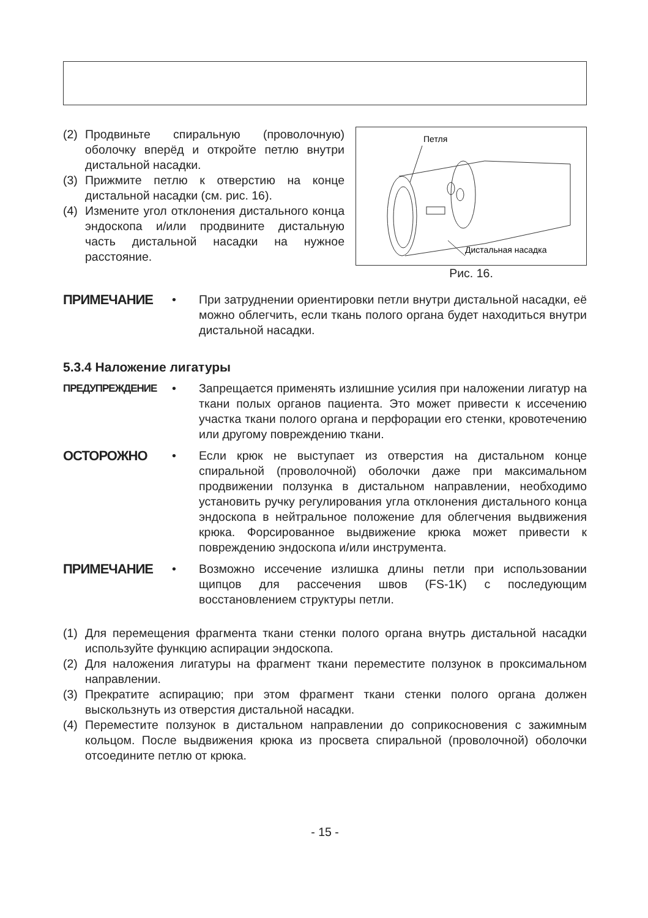(2) Продвиньте спиральную (проволочную) оболочку вперёд и откройте петлю внутри дистальной насадки.
(3) Прижмите петлю к отверстию на конце дистальной насадки (см. рис. 16).
(4) Измените угол отклонения дистального конца эндоскопа и/или продвините дистальную часть дистальной насадки на нужное расстояние.
Петля
Дистальная насадка
Рис. 16.
ПРИМЕЧАНИЕ • При затруднении ориентировки петли внутри дистальной насадки, её можно облегчить, если ткань полого органа будет находиться внутри дистальной насадки.
5.3.4 Наложение лигатуры
ПРЕДУПРЕЖДЕНИЕ • Запрещается применять излишние усилия при наложении лигатур на ткани полых органов пациента. Это может привести к иссечению участка ткани полого органа и перфорации его стенки, кровотечению или другому повреждению ткани.
ОСТОРОЖНО • Если крюк не выступает из отверстия на дистальном конце спиральной (проволочной) оболочки даже при максимальном продвижении ползунка в дистальном направлении, необходимо установить ручку регулирования угла отклонения дистального конца эндоскопа в нейтральное положение для облегчения выдвижения крюка. Форсированное выдвижение крюка может привести к повреждению эндоскопа и/или инструмента.
ПРИМЕЧАНИЕ • Возможно иссечение излишка длины петли при использовании щипцов для рассечения швов (FS-1K) с последующим восстановлением структуры петли.
(1) Для перемещения фрагмента ткани стенки полого органа внутрь дистальной насадки используйте функцию аспирации эндоскопа.
(2) Для наложения лигатуры на фрагмент ткани переместите ползунок в проксимальном направлении.
(3) Прекратите аспирацию; при этом фрагмент ткани стенки полого органа должен выскользнуть из отверстия дистальной насадки.
(4) Переместите ползунок в дистальном направлении до соприкосновения с зажимным кольцом. После выдвижения крюка из просвета спиральной (проволочной) оболочки отсоедините петлю от крюка.
- 15 -